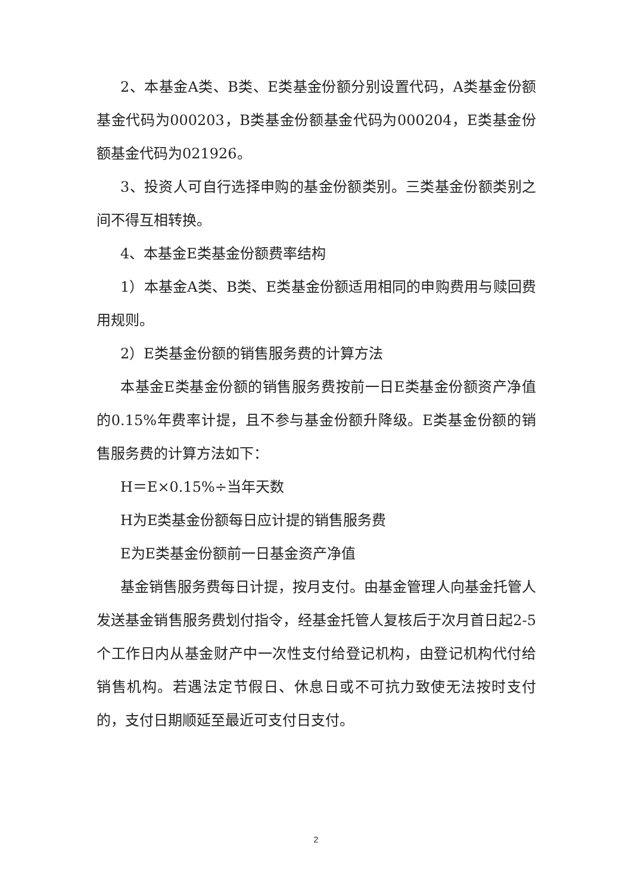2、本基金A类、B类、E类基金份额分别设置代码，A类基金份额基金代码为000203，B类基金份额基金代码为000204，E类基金份额基金代码为021926。
3、投资人可自行选择申购的基金份额类别。三类基金份额类别之间不得互相转换。
4、本基金E类基金份额费率结构
1）本基金A类、B类、E类基金份额适用相同的申购费用与赎回费用规则。
2）E类基金份额的销售服务费的计算方法
本基金E类基金份额的销售服务费按前一日E类基金份额资产净值的0.15%年费率计提，且不参与基金份额升降级。E类基金份额的销售服务费的计算方法如下：
H＝E×0.15%÷当年天数
H为E类基金份额每日应计提的销售服务费
E为E类基金份额前一日基金资产净值
基金销售服务费每日计提，按月支付。由基金管理人向基金托管人发送基金销售服务费划付指令，经基金托管人复核后于次月首日起2-5个工作日内从基金财产中一次性支付给登记机构，由登记机构代付给销售机构。若遇法定节假日、休息日或不可抗力致使无法按时支付的，支付日期顺延至最近可支付日支付。
2